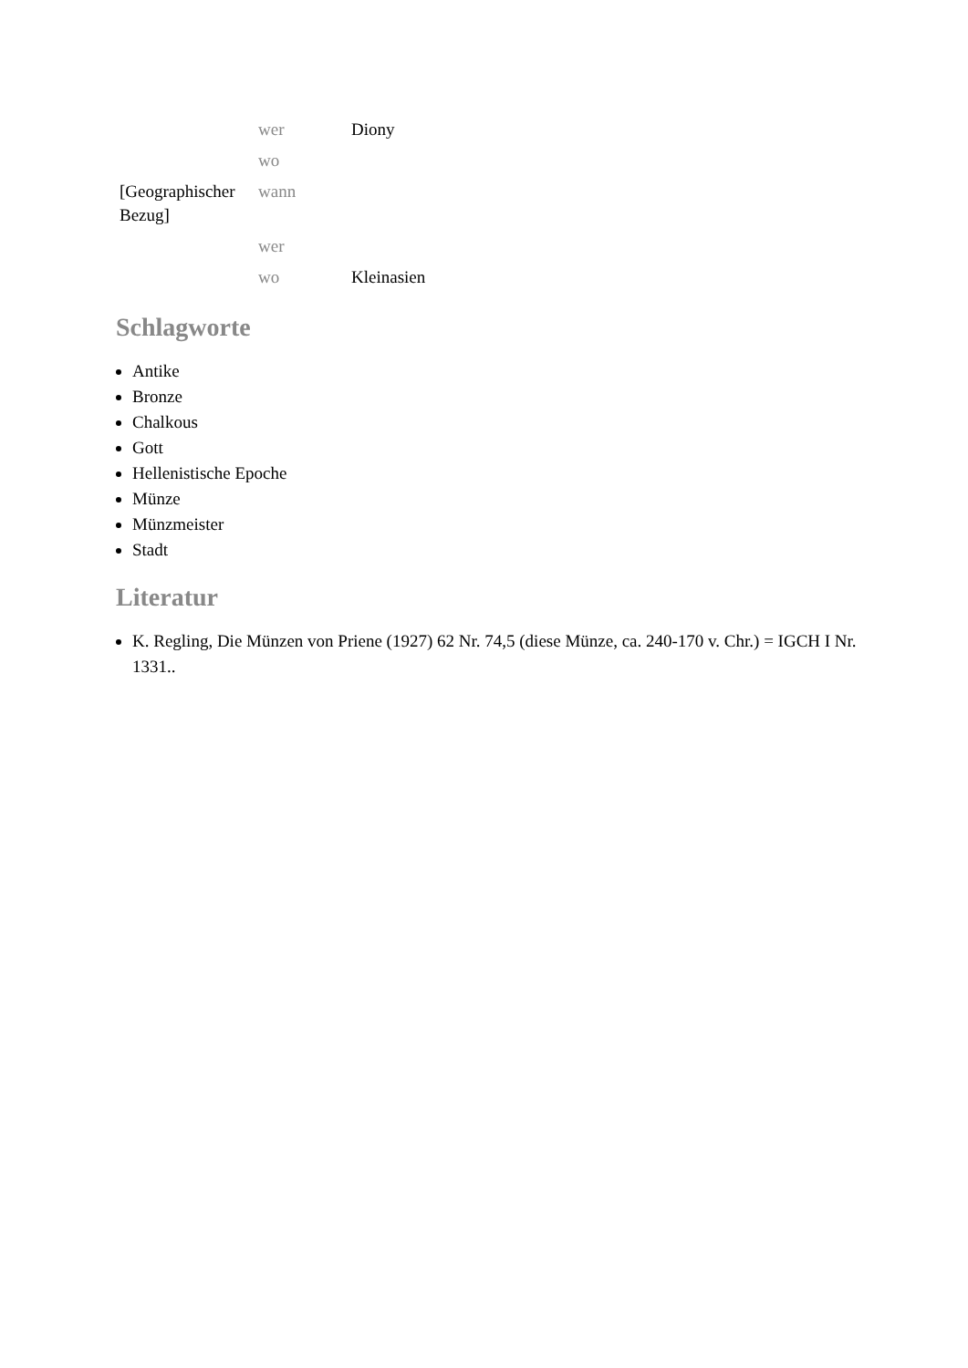| | wer | Diony |
| | wo | |
| [Geographischer Bezug] | wann | |
| | wer | |
| | wo | Kleinasien |
Schlagworte
Antike
Bronze
Chalkous
Gott
Hellenistische Epoche
Münze
Münzmeister
Stadt
Literatur
K. Regling, Die Münzen von Priene (1927) 62 Nr. 74,5 (diese Münze, ca. 240-170 v. Chr.) = IGCH I Nr. 1331..